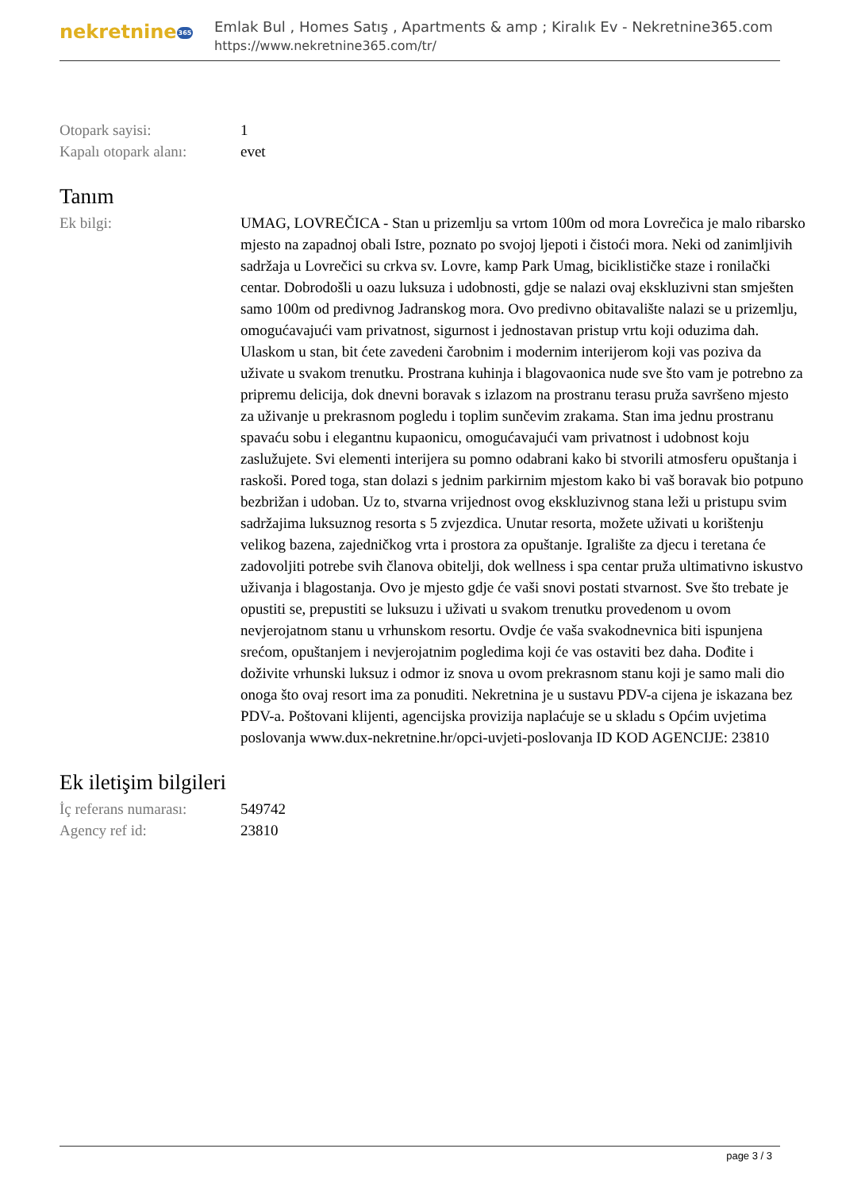nekretnine365
Emlak Bul , Homes Satış , Apartments & amp ; Kiralık Ev - Nekretnine365.com
https://www.nekretnine365.com/tr/
| Otopark sayisi: | 1 |
| Kapalı otopark alanı: | evet |
Tanım
| Ek bilgi: | UMAG, LOVREČICA - Stan u prizemlju sa vrtom 100m od mora Lovrečica je malo ribarsko mjesto na zapadnoj obali Istre, poznato po svojoj ljepoti i čistoći mora. Neki od zanimljivih sadržaja u Lovrečici su crkva sv. Lovre, kamp Park Umag, biciklističke staze i ronilački centar. Dobrodošli u oazu luksuza i udobnosti, gdje se nalazi ovaj ekskluzivni stan smješten samo 100m od predivnog Jadranskog mora. Ovo predivno obitavalište nalazi se u prizemlju, omogućavajući vam privatnost, sigurnost i jednostavan pristup vrtu koji oduzima dah. Ulaskom u stan, bit ćete zavedeni čarobnim i modernim interijerom koji vas poziva da uživate u svakom trenutku. Prostrana kuhinja i blagovaonica nude sve što vam je potrebno za pripremu delicija, dok dnevni boravak s izlazom na prostranu terasu pruža savršeno mjesto za uživanje u prekrasnom pogledu i toplim sunčevim zrakama. Stan ima jednu prostranu spavaću sobu i elegantnu kupaonicu, omogućavajući vam privatnost i udobnost koju zaslužujete. Svi elementi interijera su pomno odabrani kako bi stvorili atmosferu opuštanja i raskoši. Pored toga, stan dolazi s jednim parkirnim mjestom kako bi vaš boravak bio potpuno bezbrižan i udoban. Uz to, stvarna vrijednost ovog ekskluzivnog stana leži u pristupu svim sadržajima luksuznog resorta s 5 zvjezdica. Unutar resorta, možete uživati u korištenju velikog bazena, zajedničkog vrta i prostora za opuštanje. Igralište za djecu i teretana će zadovoljiti potrebe svih članova obitelji, dok wellness i spa centar pruža ultimativno iskustvo uživanja i blagostanja. Ovo je mjesto gdje će vaši snovi postati stvarnost. Sve što trebate je opustiti se, prepustiti se luksuzu i uživati u svakom trenutku provedenom u ovom nevjerojatnom stanu u vrhunskom resortu. Ovdje će vaša svakodnevnica biti ispunjena srećom, opuštanjem i nevjerojatnim pogledima koji će vas ostaviti bez daha. Dođite i doživite vrhunski luksuz i odmor iz snova u ovom prekrasnom stanu koji je samo mali dio onoga što ovaj resort ima za ponuditi. Nekretnina je u sustavu PDV-a cijena je iskazana bez PDV-a. Poštovani klijenti, agencijska provizija naplaćuje se u skladu s Općim uvjetima poslovanja www.dux-nekretnine.hr/opci-uvjeti-poslovanja ID KOD AGENCIJE: 23810 |
Ek iletişim bilgileri
| İç referans numarası: | 549742 |
| Agency ref id: | 23810 |
page 3 / 3